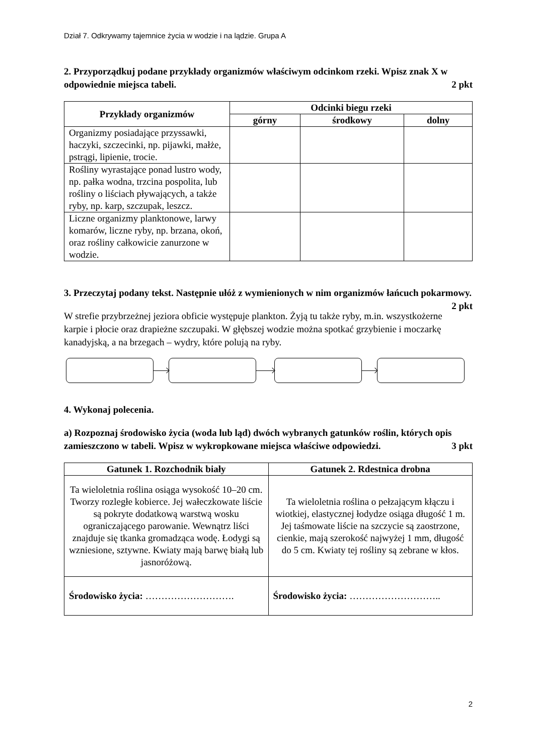Dział 7. Odkrywamy tajemnice życia w wodzie i na lądzie. Grupa A
2. Przyporządkuj podane przykłady organizmów właściwym odcinkom rzeki. Wpisz znak X w odpowiednie miejsca tabeli. 2 pkt
| Przykłady organizmów | Odcinki biegu rzeki | | |
| --- | --- | --- | --- |
| | górny | środkowy | dolny |
| Organizmy posiadające przyssawki, haczyki, szczecinki, np. pijawki, małże, pstrągi, lipienie, trocie. | | | |
| Rośliny wyrastające ponad lustro wody, np. pałka wodna, trzcina pospolita, lub rośliny o liściach pływających, a także ryby, np. karp, szczupak, leszcz. | | | |
| Liczne organizmy planktonowe, larwy komarów, liczne ryby, np. brzana, okoń, oraz rośliny całkowicie zanurzone w wodzie. | | | |
3. Przeczytaj podany tekst. Następnie ułóż z wymienionych w nim organizmów łańcuch pokarmowy. 2 pkt
W strefie przybrzeżnej jeziora obficie występuje plankton. Żyją tu także ryby, m.in. wszystkożerne karpie i płocie oraz drapieżne szczupaki. W głębszej wodzie można spotkać grzybienie i moczarkę kanadyjską, a na brzegach – wydry, które polują na ryby.
4. Wykonaj polecenia.
a) Rozpoznaj środowisko życia (woda lub ląd) dwóch wybranych gatunków roślin, których opis zamieszczono w tabeli. Wpisz w wykropkowane miejsca właściwe odpowiedzi. 3 pkt
| Gatunek 1. Rozchodnik biały | Gatunek 2. Rdestnica drobna |
| --- | --- |
| Ta wieloletnia roślina osiąga wysokość 10–20 cm. Tworzy rozległe kobierce. Jej wałeczkowate liście są pokryte dodatkową warstwą wosku ograniczającego parowanie. Wewnątrz liści znajduje się tkanka gromadząca wodę. Łodygi są wzniesione, sztywne. Kwiaty mają barwę białą lub jasnoróżową. | Ta wieloletnia roślina o pełzającym kłączu i wiotkiej, elastycznej łodydze osiąga długość 1 m. Jej taśmowate liście na szczycie są zaostrzone, cienkie, mają szerokość najwyżej 1 mm, długość do 5 cm. Kwiaty tej rośliny są zebrane w kłos. |
| Środowisko życia: ………………………. | Środowisko życia: ……………………….. |
2